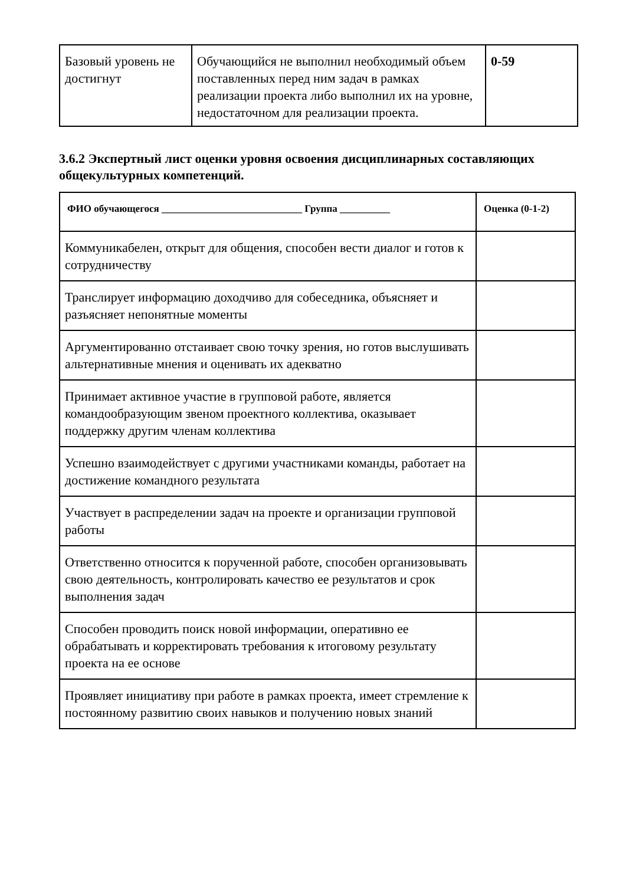| Базовый уровень не достигнут | Обучающийся не выполнил необходимый объем поставленных перед ним задач в рамках реализации проекта либо выполнил их на уровне, недостаточном для реализации проекта. | 0-59 |
3.6.2 Экспертный лист оценки уровня освоения дисциплинарных составляющих общекультурных компетенций.
| ФИО обучающегося ____________________________ Группа __________ | Оценка (0-1-2) |
| --- | --- |
| Коммуникабелен, открыт для общения, способен вести диалог и готов к сотрудничеству | |
| Транслирует информацию доходчиво для собеседника, объясняет и разъясняет непонятные моменты | |
| Аргументированно отстаивает свою точку зрения, но готов выслушивать альтернативные мнения и оценивать их адекватно | |
| Принимает активное участие в групповой работе, является командообразующим звеном проектного коллектива, оказывает поддержку другим членам коллектива | |
| Успешно взаимодействует с другими участниками команды, работает на достижение командного результата | |
| Участвует в распределении задач на проекте и организации групповой работы | |
| Ответственно относится к порученной работе, способен организовывать свою деятельность, контролировать качество ее результатов и срок выполнения задач | |
| Способен проводить поиск новой информации, оперативно ее обрабатывать и корректировать требования к итоговому результату проекта на ее основе | |
| Проявляет инициативу при работе в рамках проекта, имеет стремление к постоянному развитию своих навыков и получению новых знаний | |